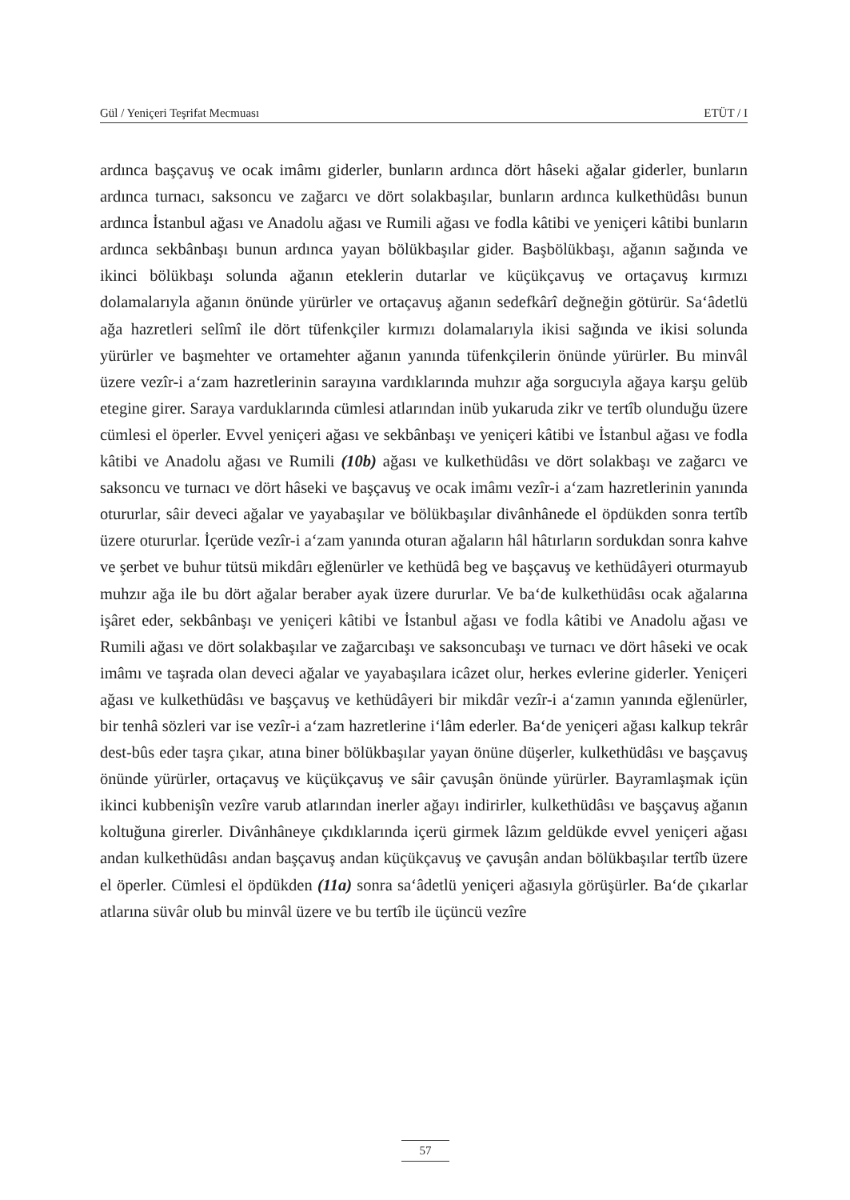Gül / Yeniçeri Teşrifat Mecmuası ETÜT / I
ardınca başçavuş ve ocak imâmı giderler, bunların ardınca dört hâseki ağalar giderler, bunların ardınca turnacı, saksoncu ve zağarcı ve dört solakbaşılar, bunların ardınca kulkethüdâsı bunun ardınca İstanbul ağası ve Anadolu ağası ve Rumili ağası ve fodla kâtibi ve yeniçeri kâtibi bunların ardınca sekbânbaşı bunun ardınca yayan bölükbaşılar gider. Başbölükbaşı, ağanın sağında ve ikinci bölükbaşı solunda ağanın eteklerin dutarlar ve küçükçavuş ve ortaçavuş kırmızı dolamalarıyla ağanın önünde yürürler ve ortaçavuş ağanın sedefkârî değneğin götürür. Sa‘âdetlü ağa hazretleri selîmî ile dört tüfenkçiler kırmızı dolamalarıyla ikisi sağında ve ikisi solunda yürürler ve başmehter ve ortamehter ağanın yanında tüfenkçilerin önünde yürürler. Bu minvâl üzere vezîr-i a‘zam hazretlerinin sarayına vardıklarında muhzır ağa sorgucıyla ağaya karşu gelüb etegine girer. Saraya varduklarında cümlesi atlarından inüb yukaruda zikr ve tertîb olunduğu üzere cümlesi el öperler. Evvel yeniçeri ağası ve sekbânbaşı ve yeniçeri kâtibi ve İstanbul ağası ve fodla kâtibi ve Anadolu ağası ve Rumili (10b) ağası ve kulkethüdâsı ve dört solakbaşı ve zağarcı ve saksoncu ve turnacı ve dört hâseki ve başçavuş ve ocak imâmı vezîr-i a‘zam hazretlerinin yanında otururlar, sâir deveci ağalar ve yayabaşılar ve bölükbaşılar divânhânede el öpdükden sonra tertîb üzere otururlar. İçerüde vezîr-i a‘zam yanında oturan ağaların hâl hâtırların sordukdan sonra kahve ve şerbet ve buhur tütsü mikdârı eğlenürler ve kethüdâ beg ve başçavuş ve kethüdâyeri oturmayub muhzır ağa ile bu dört ağalar beraber ayak üzere dururlar. Ve ba‘de kulkethüdâsı ocak ağalarına işâret eder, sekbânbaşı ve yeniçeri kâtibi ve İstanbul ağası ve fodla kâtibi ve Anadolu ağası ve Rumili ağası ve dört solakbaşılar ve zağarcıbaşı ve saksoncubaşı ve turnacı ve dört hâseki ve ocak imâmı ve taşrada olan deveci ağalar ve yayabaşılara icâzet olur, herkes evlerine giderler. Yeniçeri ağası ve kulkethüdâsı ve başçavuş ve kethüdâyeri bir mikdâr vezîr-i a‘zamın yanında eğlenürler, bir tenhâ sözleri var ise vezîr-i a‘zam hazretlerine i‘lâm ederler. Ba‘de yeniçeri ağası kalkup tekrâr dest-bûs eder taşra çıkar, atına biner bölükbaşılar yayan önüne düşerler, kulkethüdâsı ve başçavuş önünde yürürler, ortaçavuş ve küçükçavuş ve sâir çavuşân önünde yürürler. Bayramlaşmak içün ikinci kubbenişîn vezîre varub atlarından inerler ağayı indirirler, kulkethüdâsı ve başçavuş ağanın koltuğuna girerler. Divânhâneye çıkdıklarında içerü girmek lâzım geldükde evvel yeniçeri ağası andan kulkethüdâsı andan başçavuş andan küçükçavuş ve çavuşân andan bölükbaşılar tertîb üzere el öperler. Cümlesi el öpdükden (11a) sonra sa‘âdetlü yeniçeri ağasıyla görüşürler. Ba‘de çıkarlar atlarına süvâr olub bu minvâl üzere ve bu tertîb ile üçüncü vezîre
57